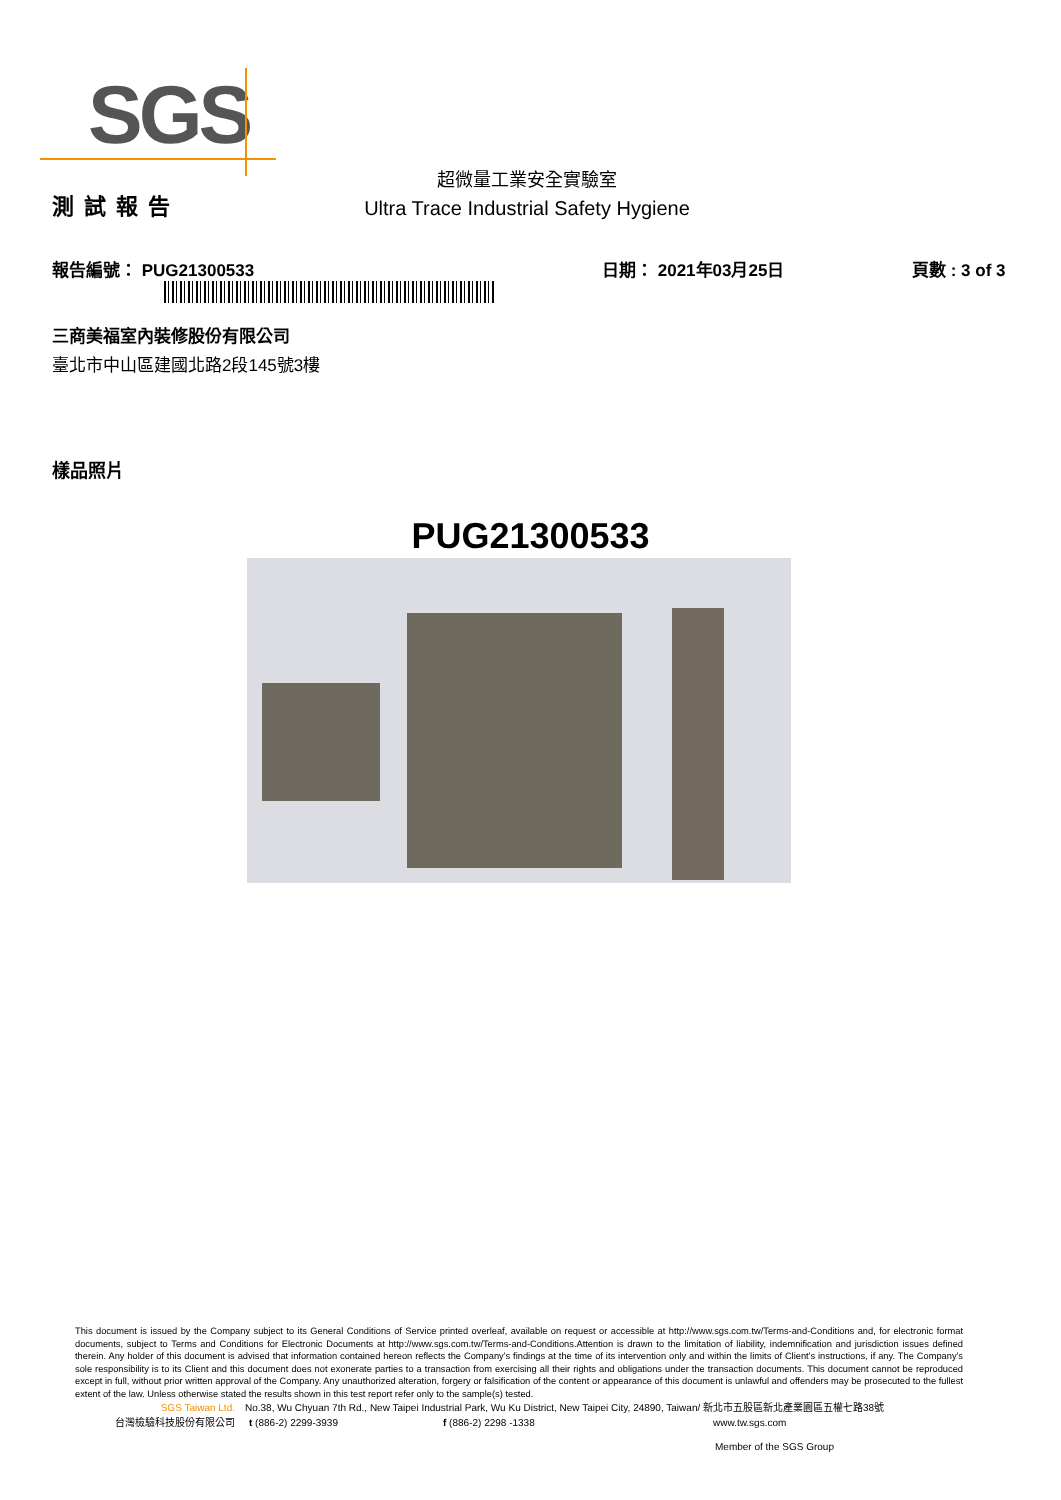SGS
測試報告
超微量工業安全實驗室
Ultra Trace Industrial Safety Hygiene
報告編號： PUG21300533
日期： 2021年03月25日
頁數 : 3 of 3
三商美福室內裝修股份有限公司
臺北市中山區建國北路2段145號3樓
樣品照片
PUG21300533
This document is issued by the Company subject to its General Conditions of Service printed overleaf, available on request or accessible at http://www.sgs.com.tw/Terms-and-Conditions and, for electronic format documents, subject to Terms and Conditions for Electronic Documents at http://www.sgs.com.tw/Terms-and-Conditions.Attention is drawn to the limitation of liability, indemnification and jurisdiction issues defined therein. Any holder of this document is advised that information contained hereon reflects the Company's findings at the time of its intervention only and within the limits of Client's instructions, if any. The Company's sole responsibility is to its Client and this document does not exonerate parties to a transaction from exercising all their rights and obligations under the transaction documents. This document cannot be reproduced except in full, without prior written approval of the Company. Any unauthorized alteration, forgery or falsification of the content or appearance of this document is unlawful and offenders may be prosecuted to the fullest extent of the law. Unless otherwise stated the results shown in this test report refer only to the sample(s) tested.
SGS Taiwan Ltd. No.38, Wu Chyuan 7th Rd., New Taipei Industrial Park, Wu Ku District, New Taipei City, 24890, Taiwan/ 新北市五股區新北產業園區五權七路38號
台灣檢驗科技股份有限公司 t (886-2) 2299-3939 f (886-2) 2298 -1338 www.tw.sgs.com
Member of the SGS Group